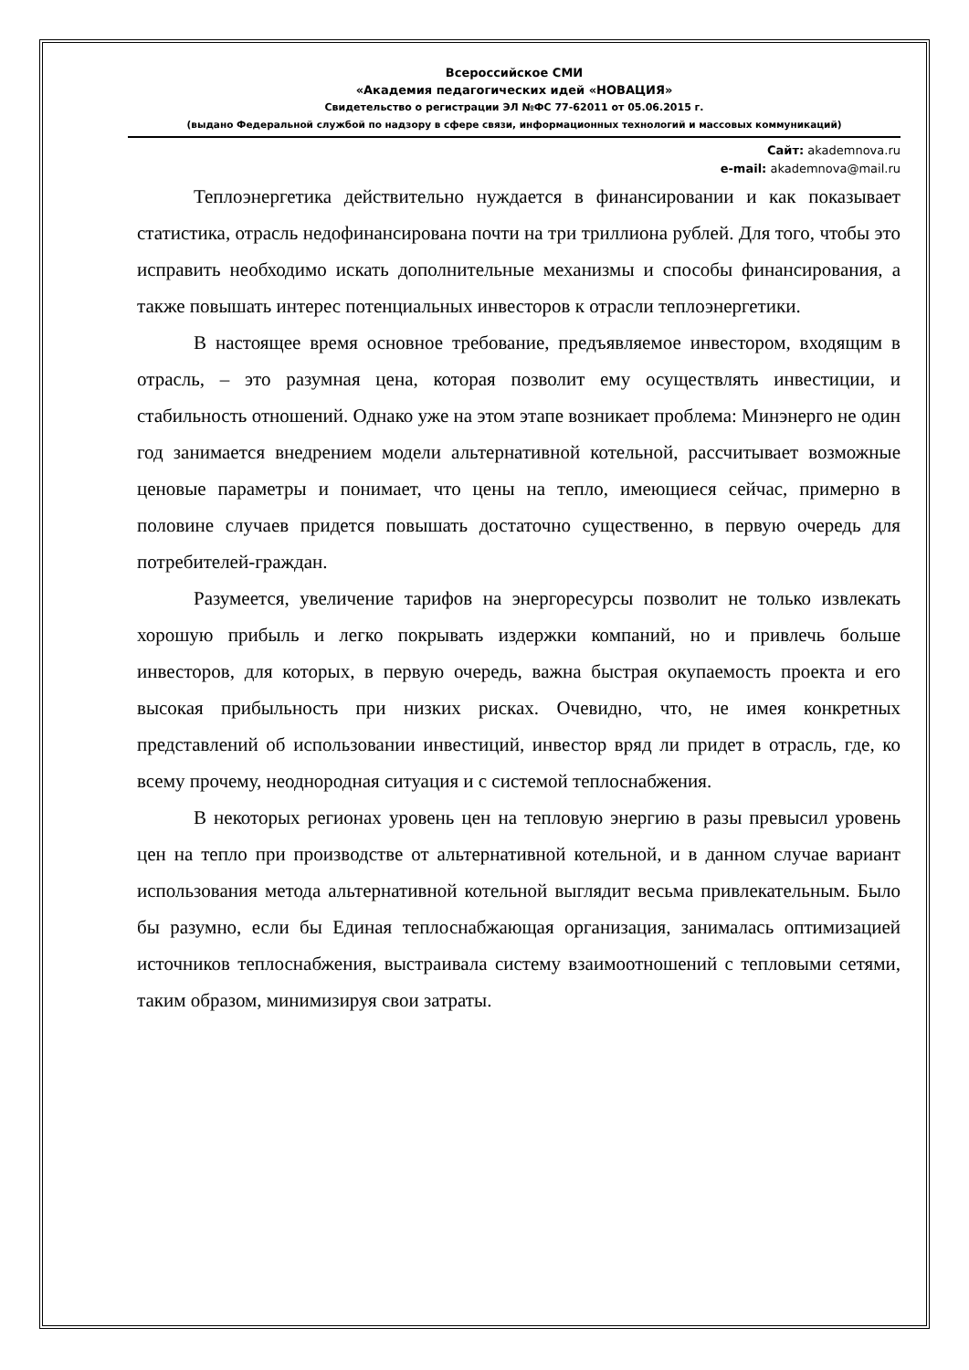Всероссийское СМИ
«Академия педагогических идей «НОВАЦИЯ»
Свидетельство о регистрации ЭЛ №ФС 77-62011 от 05.06.2015 г.
(выдано Федеральной службой по надзору в сфере связи, информационных технологий и массовых коммуникаций)
Сайт: akademnova.ru
e-mail: akademnova@mail.ru
Теплоэнергетика действительно нуждается в финансировании и как показывает статистика, отрасль недофинансирована почти на три триллиона рублей. Для того, чтобы это исправить необходимо искать дополнительные механизмы и способы финансирования, а также повышать интерес потенциальных инвесторов к отрасли теплоэнергетики.
В настоящее время основное требование, предъявляемое инвестором, входящим в отрасль, – это разумная цена, которая позволит ему осуществлять инвестиции, и стабильность отношений. Однако уже на этом этапе возникает проблема: Минэнерго не один год занимается внедрением модели альтернативной котельной, рассчитывает возможные ценовые параметры и понимает, что цены на тепло, имеющиеся сейчас, примерно в половине случаев придется повышать достаточно существенно, в первую очередь для потребителей-граждан.
Разумеется, увеличение тарифов на энергоресурсы позволит не только извлекать хорошую прибыль и легко покрывать издержки компаний, но и привлечь больше инвесторов, для которых, в первую очередь, важна быстрая окупаемость проекта и его высокая прибыльность при низких рисках. Очевидно, что, не имея конкретных представлений об использовании инвестиций, инвестор вряд ли придет в отрасль, где, ко всему прочему, неоднородная ситуация и с системой теплоснабжения.
В некоторых регионах уровень цен на тепловую энергию в разы превысил уровень цен на тепло при производстве от альтернативной котельной, и в данном случае вариант использования метода альтернативной котельной выглядит весьма привлекательным. Было бы разумно, если бы Единая теплоснабжающая организация, занималась оптимизацией источников теплоснабжения, выстраивала систему взаимоотношений с тепловыми сетями, таким образом, минимизируя свои затраты.